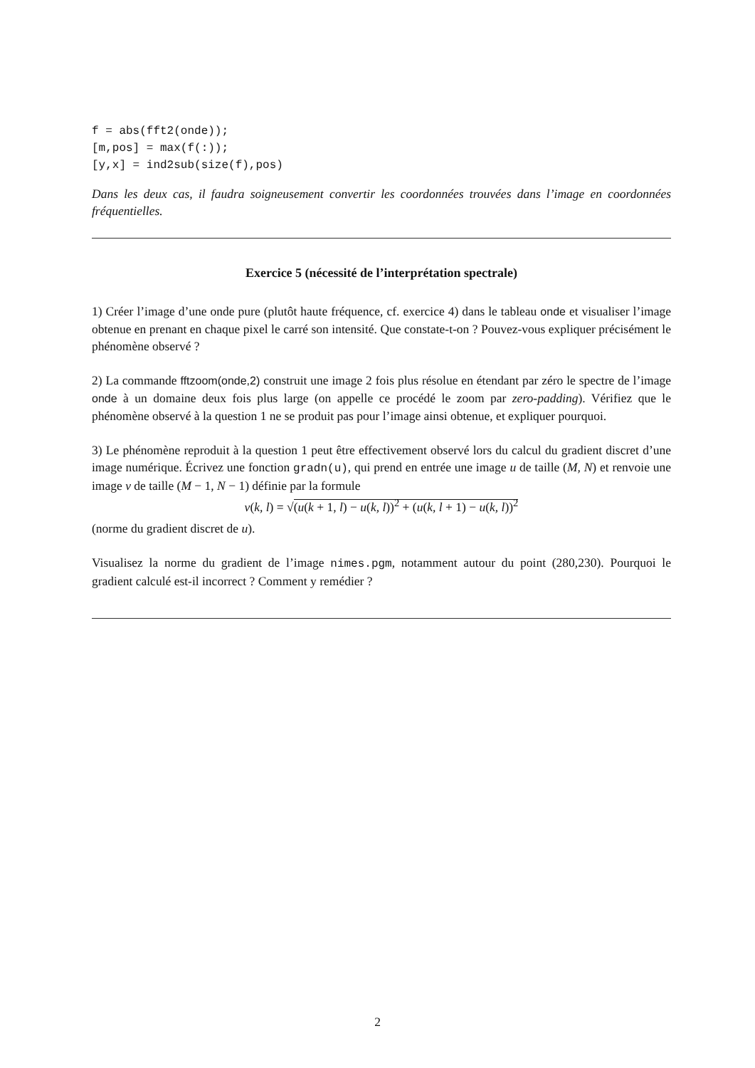f = abs(fft2(onde));
[m,pos] = max(f(:));
[y,x] = ind2sub(size(f),pos)
Dans les deux cas, il faudra soigneusement convertir les coordonnées trouvées dans l’image en coordonnées fréquentielles.
Exercice 5 (nécessité de l’interprétation spectrale)
1) Créer l’image d’une onde pure (plutôt haute fréquence, cf. exercice 4) dans le tableau onde et visualiser l’image obtenue en prenant en chaque pixel le carré son intensité. Que constate-t-on ? Pouvez-vous expliquer précisément le phénomène observé ?
2) La commande fftzoom(onde,2) construit une image 2 fois plus résolue en étendant par zéro le spectre de l’image onde à un domaine deux fois plus large (on appelle ce procédé le zoom par zero-padding). Vérifiez que le phénomène observé à la question 1 ne se produit pas pour l’image ainsi obtenue, et expliquer pourquoi.
3) Le phénomène reproduit à la question 1 peut être effectivement observé lors du calcul du gradient discret d’une image numérique. Écrivez une fonction gradn(u), qui prend en entrée une image u de taille (M, N) et renvoie une image v de taille (M − 1, N − 1) définie par la formule
v(k, l) = √(u(k + 1, l) − u(k, l))<sup>2</sup> + (u(k, l + 1) − u(k, l))<sup>2</sup>
(norme du gradient discret de u).
Visualisez la norme du gradient de l’image nimes.pgm, notamment autour du point (280,230). Pourquoi le gradient calculé est-il incorrect ? Comment y remédier ?
2